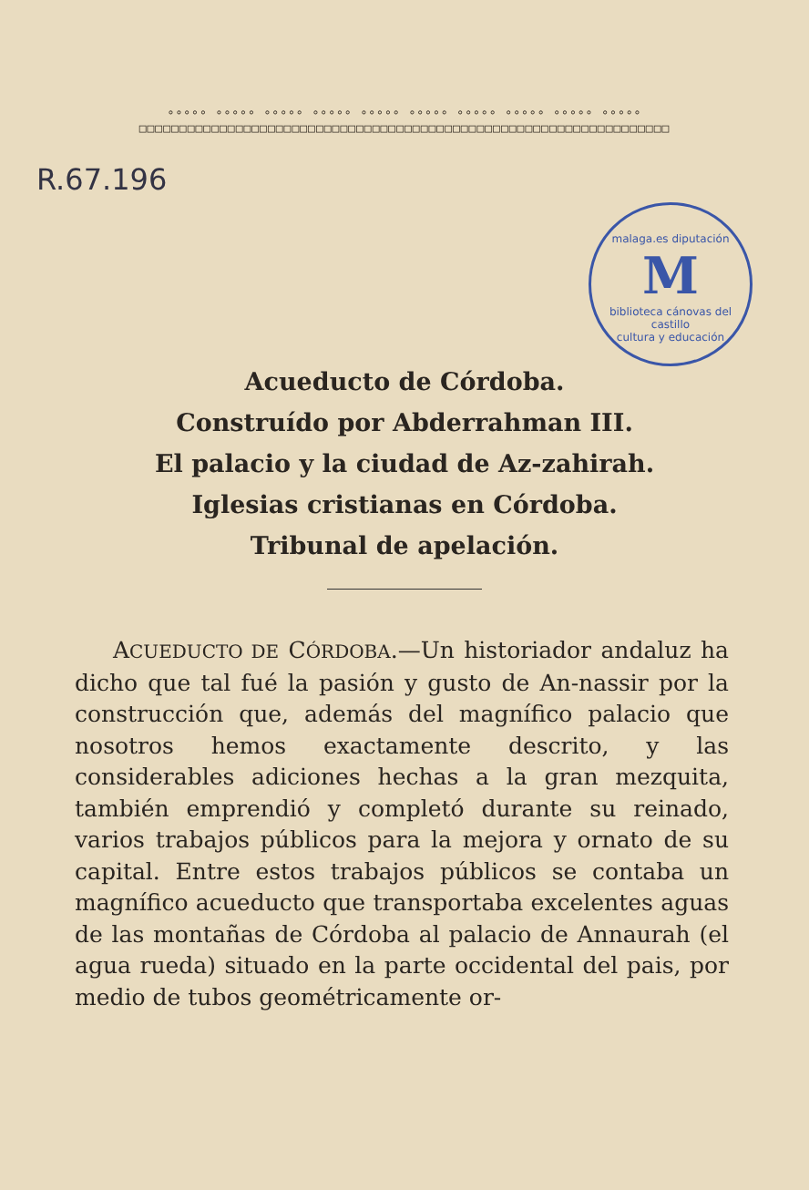°°°°° °°°°° °°°°° °°°°° °°°°° °°°°° °°°°° °°°°° °°°°° °°°°°
□□□□□□□□□□□□□□□□□□□□□□□□□□□□□□□□□□□□□□□□□□□□□□□□□□□□□□□□□□□□□□□□□□
R.67.196
malaga.es diputación
M
biblioteca cánovas del castillo
cultura y educación
Acueducto de Córdoba.
Construído por Abderrahman III.
El palacio y la ciudad de Az-zahirah.
Iglesias cristianas en Córdoba.
Tribunal de apelación.
ACUEDUCTO DE CÓRDOBA.—Un historiador andaluz ha dicho que tal fué la pasión y gusto de An-nassir por la construcción que, además del magnífico palacio que nosotros hemos exactamente descrito, y las considerables adiciones hechas a la gran mezquita, también emprendió y completó durante su reinado, varios trabajos públicos para la mejora y ornato de su capital. Entre estos trabajos públicos se contaba un magnífico acueducto que transportaba excelentes aguas de las montañas de Córdoba al palacio de Annaurah (el agua rueda) situado en la parte occidental del pais, por medio de tubos geométricamente or-